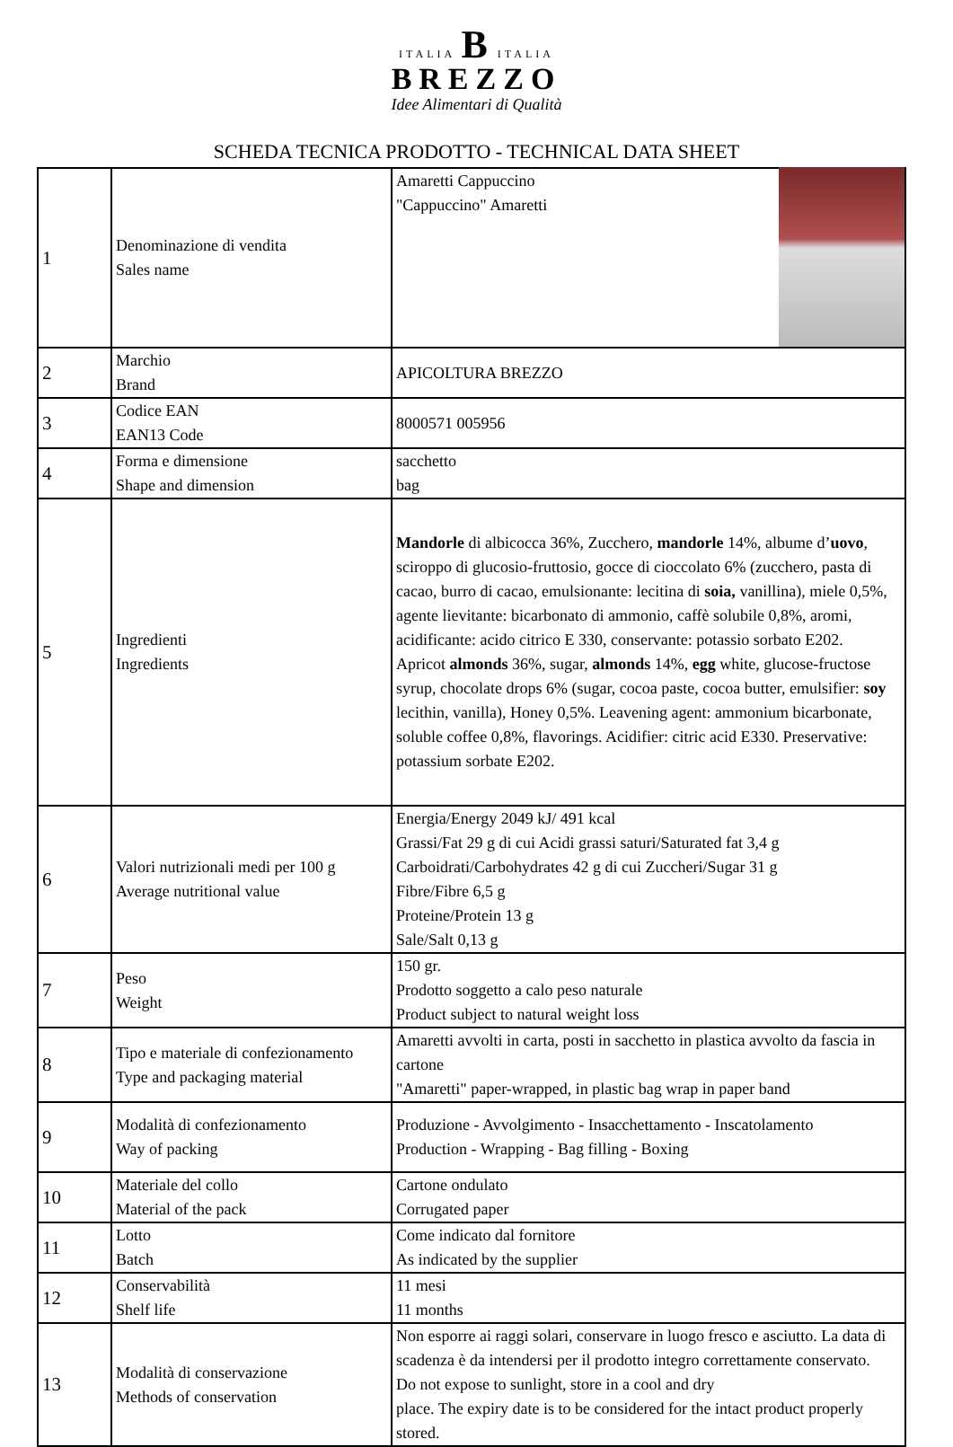ITALIA B ITALIA
BREZZO
Idee Alimentari di Qualità
SCHEDA TECNICA PRODOTTO - TECHNICAL DATA SHEET
| 1 | Denominazione di vendita Sales name | Amaretti Cappuccino "Cappuccino" Amaretti |
| 2 | Marchio Brand | APICOLTURA BREZZO |
| 3 | Codice EAN EAN13 Code | 8000571 005956 |
| 4 | Forma e dimensione Shape and dimension | sacchetto bag |
| 5 | Ingredienti Ingredients | Mandorle di albicocca 36%, Zucchero, mandorle 14%, albume d’ uovo , sciroppo di glucosio-fruttosio, gocce di cioccolato 6% (zucchero, pasta di cacao, burro di cacao, emulsionante: lecitina di soia, vanillina), miele 0,5%, agente lievitante: bicarbonato di ammonio, caffè solubile 0,8%, aromi, acidificante: acido citrico E 330, conservante: potassio sorbato E202. Apricot almonds 36%, sugar, almonds 14%, egg white, glucose-fructose syrup, chocolate drops 6% (sugar, cocoa paste, cocoa butter, emulsifier: soy lecithin, vanilla), Honey 0,5%. Leavening agent: ammonium bicarbonate, soluble coffee 0,8%, flavorings. Acidifier: citric acid E330. Preservative: potassium sorbate E202. |
| 6 | Valori nutrizionali medi per 100 g Average nutritional value | Energia/Energy 2049 kJ/ 491 kcal Grassi/Fat 29 g di cui Acidi grassi saturi/Saturated fat 3,4 g Carboidrati/Carbohydrates 42 g di cui Zuccheri/Sugar 31 g Fibre/Fibre 6,5 g Proteine/Protein 13 g Sale/Salt 0,13 g |
| 7 | Peso Weight | 150 gr. Prodotto soggetto a calo peso naturale Product subject to natural weight loss |
| 8 | Tipo e materiale di confezionamento Type and packaging material | Amaretti avvolti in carta, posti in sacchetto in plastica avvolto da fascia in cartone "Amaretti" paper-wrapped, in plastic bag wrap in paper band |
| 9 | Modalità di confezionamento Way of packing | Produzione - Avvolgimento - Insacchettamento - Inscatolamento Production - Wrapping - Bag filling - Boxing |
| 10 | Materiale del collo Material of the pack | Cartone ondulato Corrugated paper |
| 11 | Lotto Batch | Come indicato dal fornitore As indicated by the supplier |
| 12 | Conservabilità Shelf life | 11 mesi 11 months |
| 13 | Modalità di conservazione Methods of conservation | Non esporre ai raggi solari, conservare in luogo fresco e asciutto. La data di scadenza è da intendersi per il prodotto integro correttamente conservato. Do not expose to sunlight, store in a cool and dry place. The expiry date is to be considered for the intact product properly stored. |